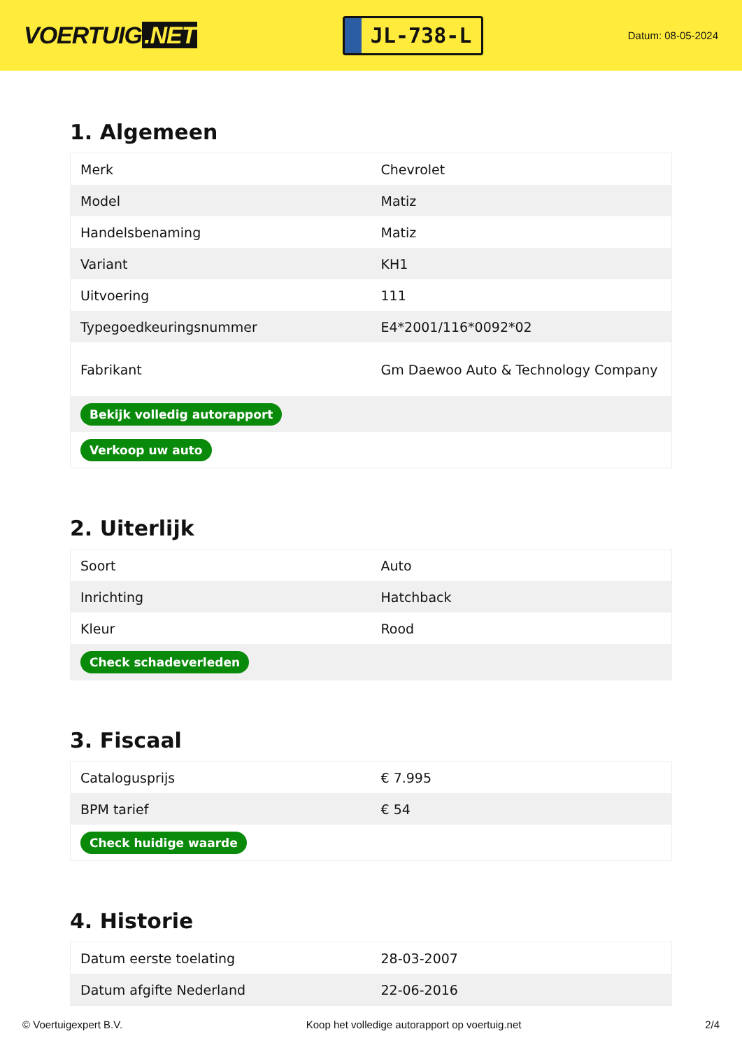VOERTUIG.NET
JL-738-L
Datum: 08-05-2024
1. Algemeen
| Merk | Chevrolet |
| Model | Matiz |
| Handelsbenaming | Matiz |
| Variant | KH1 |
| Uitvoering | 111 |
| Typegoedkeuringsnummer | E4*2001/116*0092*02 |
| Fabrikant | Gm Daewoo Auto & Technology Company |
| Bekijk volledig autorapport | |
| Verkoop uw auto | |
2. Uiterlijk
| Soort | Auto |
| Inrichting | Hatchback |
| Kleur | Rood |
| Check schadeverleden | |
3. Fiscaal
| Catalogusprijs | € 7.995 |
| BPM tarief | € 54 |
| Check huidige waarde | |
4. Historie
| Datum eerste toelating | 28-03-2007 |
| Datum afgifte Nederland | 22-06-2016 |
© Voertuigexpert B.V. Koop het volledige autorapport op voertuig.net 2/4